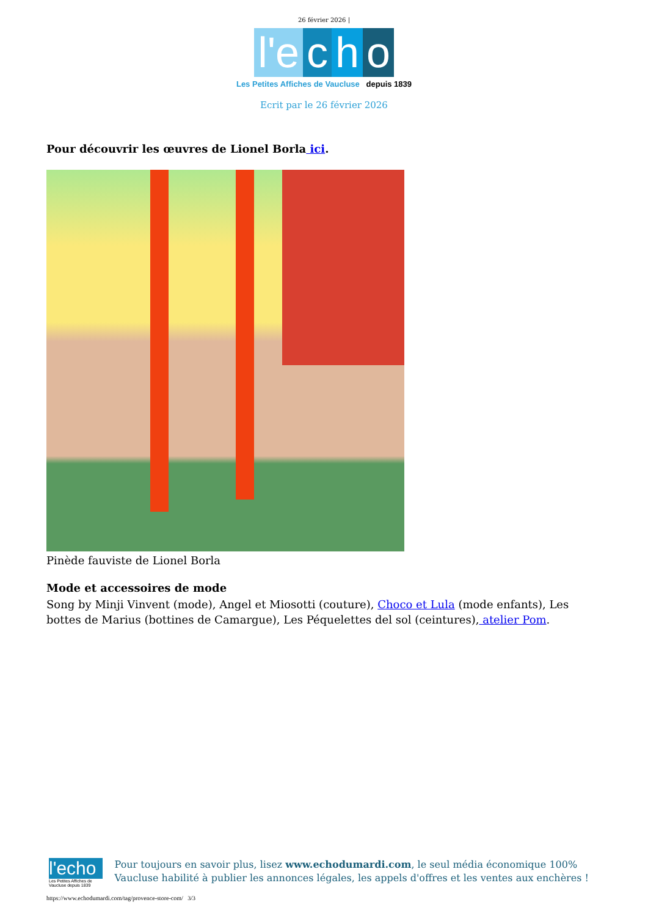26 février 2026 |
l'e c h o
Les Petites Affiches de Vaucluse depuis 1839
Ecrit par le 26 février 2026
Pour découvrir les œuvres de Lionel Borla ici.
Pinède fauviste de Lionel Borla
Mode et accessoires de mode
Song by Minji Vinvent (mode), Angel et Miosotti (couture), Choco et Lula (mode enfants), Les bottes de Marius (bottines de Camargue), Les Péquelettes del sol (ceintures), atelier Pom.
l'echo
Les Petites Affiches de Vaucluse depuis 1839
Pour toujours en savoir plus, lisez www.echodumardi.com, le seul média économique 100% Vaucluse habilité à publier les annonces légales, les appels d'offres et les ventes aux enchères !
https://www.echodumardi.com/tag/provence-store-com/ 3/3